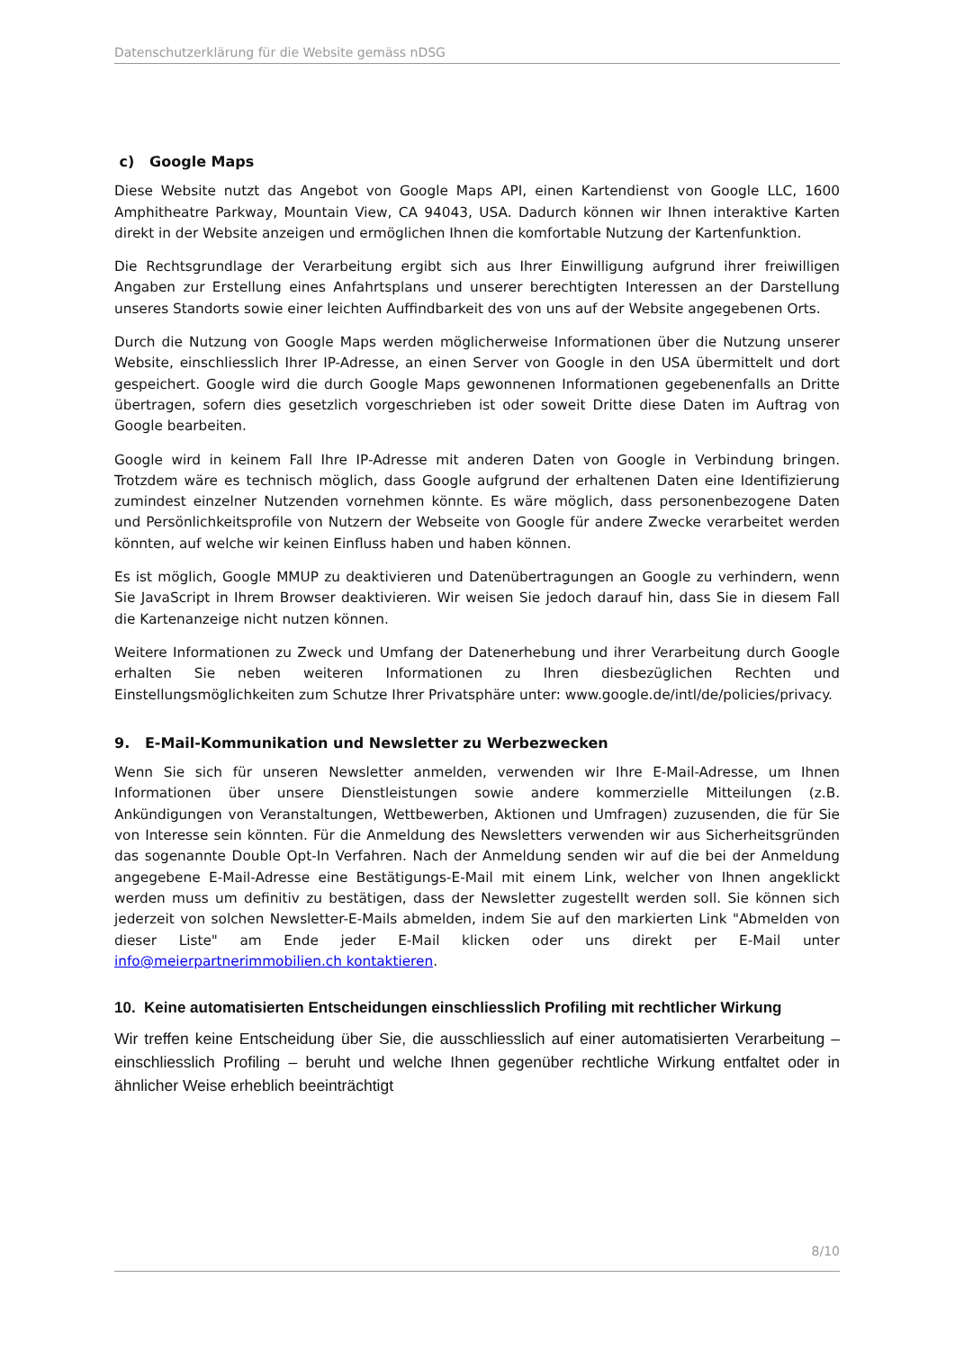Datenschutzerklärung für die Website gemäss nDSG
c) Google Maps
Diese Website nutzt das Angebot von Google Maps API, einen Kartendienst von Google LLC, 1600 Amphitheatre Parkway, Mountain View, CA 94043, USA. Dadurch können wir Ihnen interaktive Karten direkt in der Website anzeigen und ermöglichen Ihnen die komfortable Nutzung der Kartenfunktion.
Die Rechtsgrundlage der Verarbeitung ergibt sich aus Ihrer Einwilligung aufgrund ihrer freiwilligen Angaben zur Erstellung eines Anfahrtsplans und unserer berechtigten Interessen an der Darstellung unseres Standorts sowie einer leichten Auffindbarkeit des von uns auf der Website angegebenen Orts.
Durch die Nutzung von Google Maps werden möglicherweise Informationen über die Nutzung unserer Website, einschliesslich Ihrer IP-Adresse, an einen Server von Google in den USA übermittelt und dort gespeichert. Google wird die durch Google Maps gewonnenen Informationen gegebenenfalls an Dritte übertragen, sofern dies gesetzlich vorgeschrieben ist oder soweit Dritte diese Daten im Auftrag von Google bearbeiten.
Google wird in keinem Fall Ihre IP-Adresse mit anderen Daten von Google in Verbindung bringen. Trotzdem wäre es technisch möglich, dass Google aufgrund der erhaltenen Daten eine Identifizierung zumindest einzelner Nutzenden vornehmen könnte. Es wäre möglich, dass personenbezogene Daten und Persönlichkeitsprofile von Nutzern der Webseite von Google für andere Zwecke verarbeitet werden könnten, auf welche wir keinen Einfluss haben und haben können.
Es ist möglich, Google MMUP zu deaktivieren und Datenübertragungen an Google zu verhindern, wenn Sie JavaScript in Ihrem Browser deaktivieren. Wir weisen Sie jedoch darauf hin, dass Sie in diesem Fall die Kartenanzeige nicht nutzen können.
Weitere Informationen zu Zweck und Umfang der Datenerhebung und ihrer Verarbeitung durch Google erhalten Sie neben weiteren Informationen zu Ihren diesbezüglichen Rechten und Einstellungsmöglichkeiten zum Schutze Ihrer Privatsphäre unter: www.google.de/intl/de/policies/privacy.
9. E-Mail-Kommunikation und Newsletter zu Werbezwecken
Wenn Sie sich für unseren Newsletter anmelden, verwenden wir Ihre E-Mail-Adresse, um Ihnen Informationen über unsere Dienstleistungen sowie andere kommerzielle Mitteilungen (z.B. Ankündigungen von Veranstaltungen, Wettbewerben, Aktionen und Umfragen) zuzusenden, die für Sie von Interesse sein könnten. Für die Anmeldung des Newsletters verwenden wir aus Sicherheitsgründen das sogenannte Double Opt-In Verfahren. Nach der Anmeldung senden wir auf die bei der Anmeldung angegebene E-Mail-Adresse eine Bestätigungs-E-Mail mit einem Link, welcher von Ihnen angeklickt werden muss um definitiv zu bestätigen, dass der Newsletter zugestellt werden soll. Sie können sich jederzeit von solchen Newsletter-E-Mails abmelden, indem Sie auf den markierten Link "Abmelden von dieser Liste" am Ende jeder E-Mail klicken oder uns direkt per E-Mail unter info@meierpartnerimmobilien.ch kontaktieren.
10. Keine automatisierten Entscheidungen einschliesslich Profiling mit rechtlicher Wirkung
Wir treffen keine Entscheidung über Sie, die ausschliesslich auf einer automatisierten Verarbeitung – einschliesslich Profiling – beruht und welche Ihnen gegenüber rechtliche Wirkung entfaltet oder in ähnlicher Weise erheblich beeinträchtigt
8/10